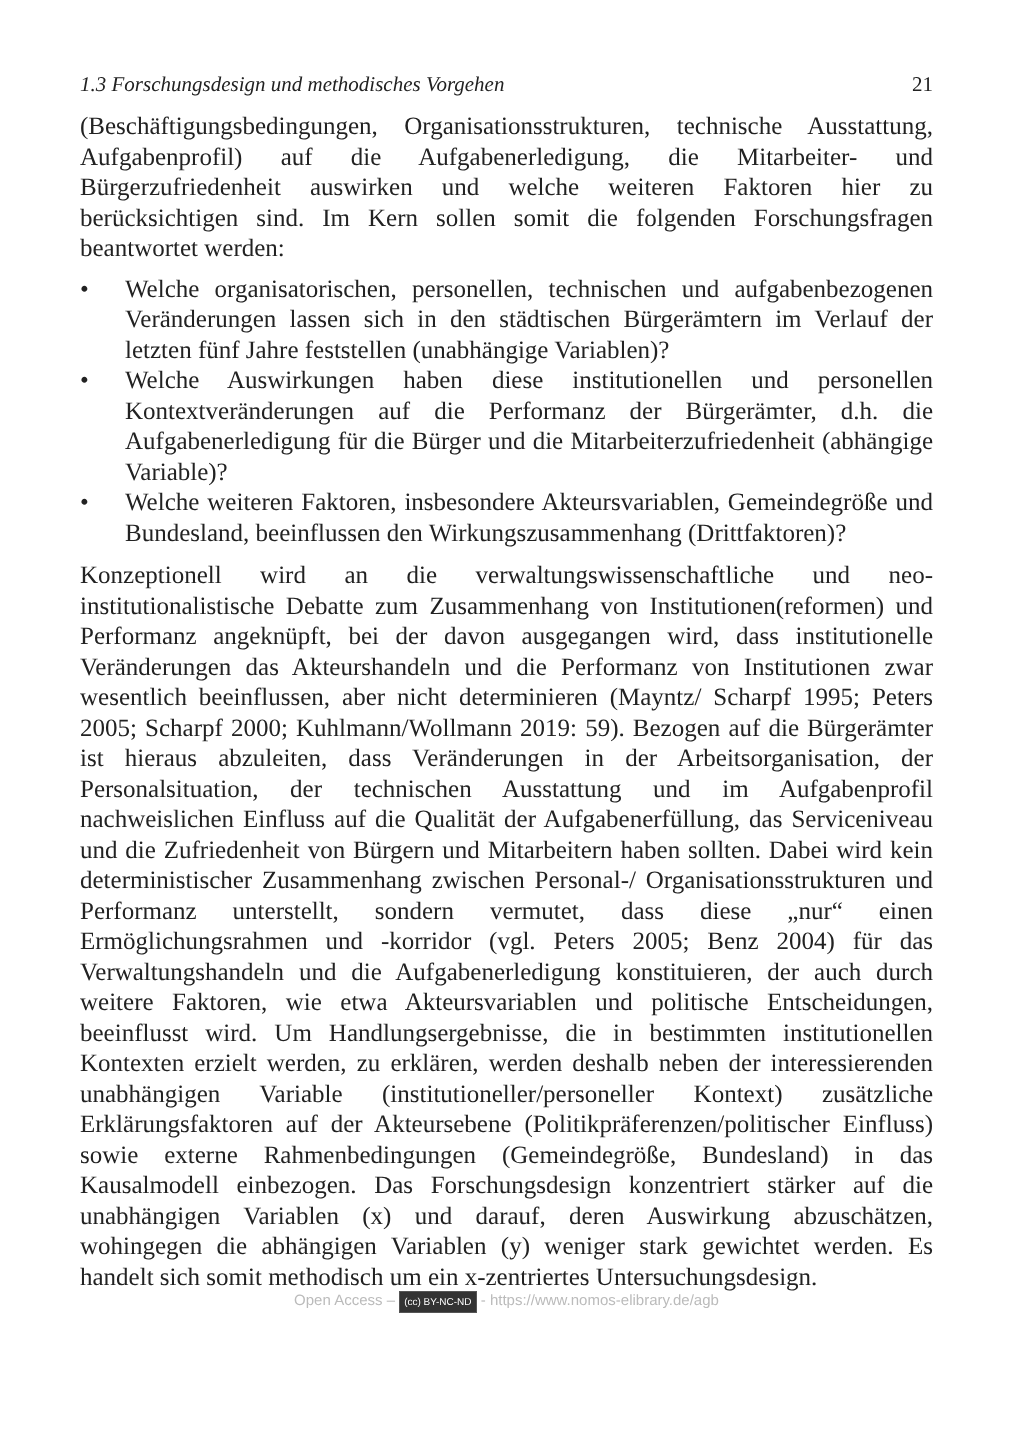1.3 Forschungsdesign und methodisches Vorgehen 21
(Beschäftigungsbedingungen, Organisationsstrukturen, technische Ausstattung, Aufgabenprofil) auf die Aufgabenerledigung, die Mitarbeiter- und Bürgerzufriedenheit auswirken und welche weiteren Faktoren hier zu berücksichtigen sind. Im Kern sollen somit die folgenden Forschungsfragen beantwortet werden:
• Welche organisatorischen, personellen, technischen und aufgabenbezogenen Veränderungen lassen sich in den städtischen Bürgerämtern im Verlauf der letzten fünf Jahre feststellen (unabhängige Variablen)?
• Welche Auswirkungen haben diese institutionellen und personellen Kontextveränderungen auf die Performanz der Bürgerämter, d.h. die Aufgabenerledigung für die Bürger und die Mitarbeiterzufriedenheit (abhängige Variable)?
• Welche weiteren Faktoren, insbesondere Akteursvariablen, Gemeindegröße und Bundesland, beeinflussen den Wirkungszusammenhang (Drittfaktoren)?
Konzeptionell wird an die verwaltungswissenschaftliche und neo-institutionalistische Debatte zum Zusammenhang von Institutionen(reformen) und Performanz angeknüpft, bei der davon ausgegangen wird, dass institutionelle Veränderungen das Akteurshandeln und die Performanz von Institutionen zwar wesentlich beeinflussen, aber nicht determinieren (Mayntz/ Scharpf 1995; Peters 2005; Scharpf 2000; Kuhlmann/Wollmann 2019: 59). Bezogen auf die Bürgerämter ist hieraus abzuleiten, dass Veränderungen in der Arbeitsorganisation, der Personalsituation, der technischen Ausstattung und im Aufgabenprofil nachweislichen Einfluss auf die Qualität der Aufgabenerfüllung, das Serviceniveau und die Zufriedenheit von Bürgern und Mitarbeitern haben sollten. Dabei wird kein deterministischer Zusammenhang zwischen Personal-/ Organisationsstrukturen und Performanz unterstellt, sondern vermutet, dass diese „nur“ einen Ermöglichungsrahmen und -korridor (vgl. Peters 2005; Benz 2004) für das Verwaltungshandeln und die Aufgabenerledigung konstituieren, der auch durch weitere Faktoren, wie etwa Akteursvariablen und politische Entscheidungen, beeinflusst wird. Um Handlungsergebnisse, die in bestimmten institutionellen Kontexten erzielt werden, zu erklären, werden deshalb neben der interessierenden unabhängigen Variable (institutioneller/personeller Kontext) zusätzliche Erklärungsfaktoren auf der Akteursebene (Politikpräferenzen/politischer Einfluss) sowie externe Rahmenbedingungen (Gemeindegröße, Bundesland) in das Kausalmodell einbezogen. Das Forschungsdesign konzentriert stärker auf die unabhängigen Variablen (x) und darauf, deren Auswirkung abzuschätzen, wohingegen die abhängigen Variablen (y) weniger stark gewichtet werden. Es handelt sich somit methodisch um ein x-zentriertes Untersuchungsdesign.
Open Access – (cc) BY-NC-ND - https://www.nomos-elibrary.de/agb